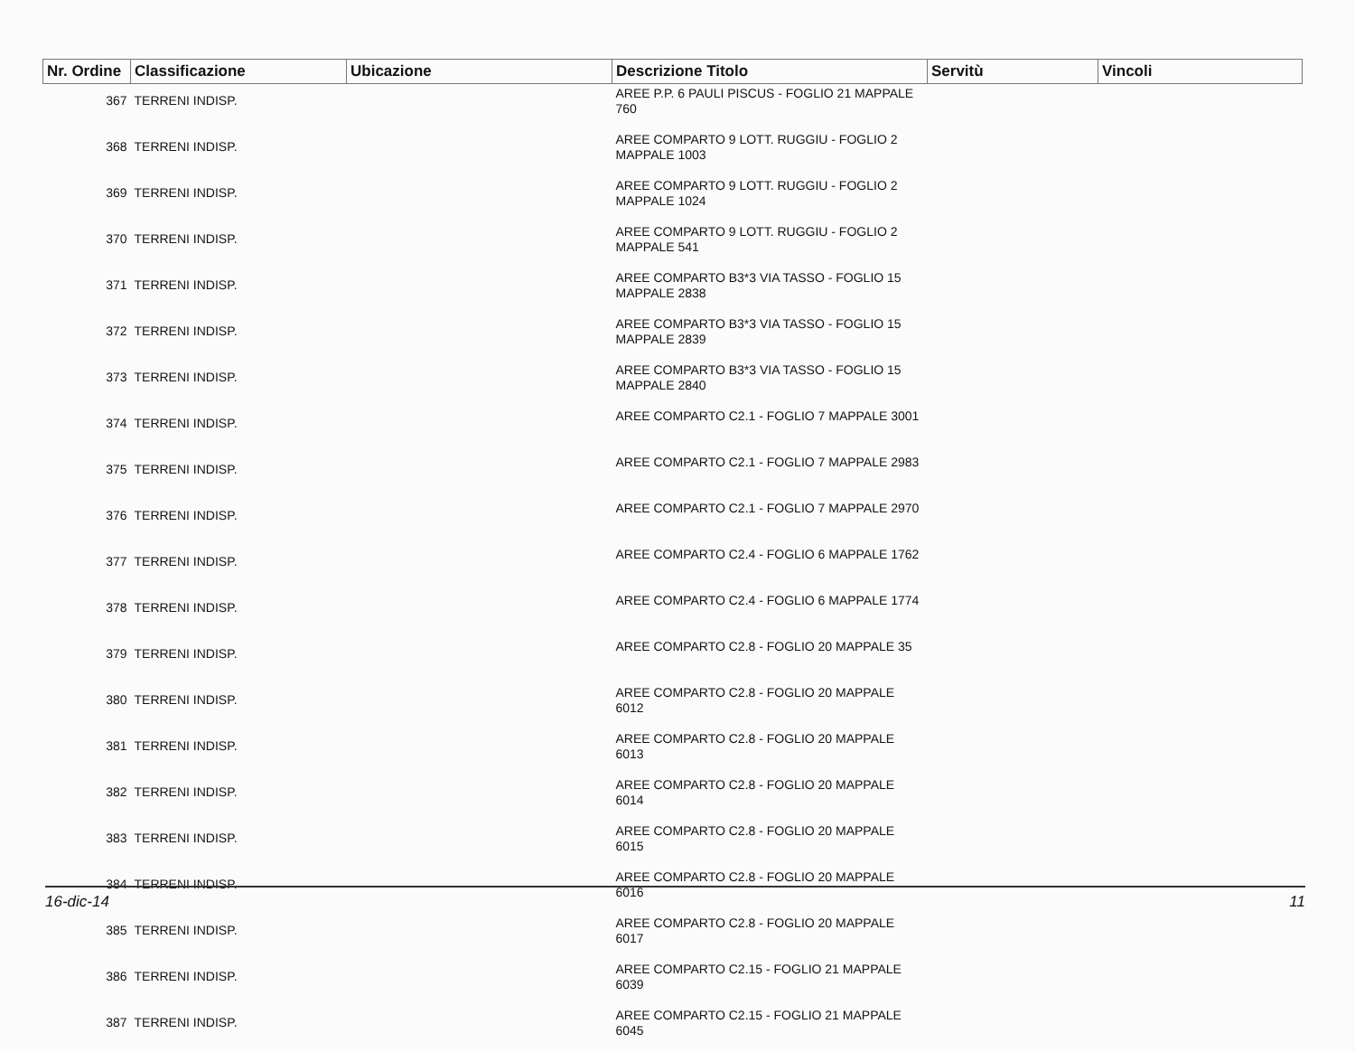| Nr. Ordine | Classificazione | Ubicazione | Descrizione Titolo | Servitù | Vincoli |
| --- | --- | --- | --- | --- | --- |
| 367 | TERRENI INDISP. | | AREE P.P. 6 PAULI PISCUS - FOGLIO 21 MAPPALE 760 | | |
| 368 | TERRENI INDISP. | | AREE COMPARTO 9 LOTT. RUGGIU - FOGLIO 2 MAPPALE 1003 | | |
| 369 | TERRENI INDISP. | | AREE COMPARTO 9 LOTT. RUGGIU - FOGLIO 2 MAPPALE 1024 | | |
| 370 | TERRENI INDISP. | | AREE COMPARTO 9 LOTT. RUGGIU - FOGLIO 2 MAPPALE 541 | | |
| 371 | TERRENI INDISP. | | AREE COMPARTO B3*3 VIA TASSO - FOGLIO 15 MAPPALE 2838 | | |
| 372 | TERRENI INDISP. | | AREE COMPARTO B3*3 VIA TASSO - FOGLIO 15 MAPPALE 2839 | | |
| 373 | TERRENI INDISP. | | AREE COMPARTO B3*3 VIA TASSO - FOGLIO 15 MAPPALE 2840 | | |
| 374 | TERRENI INDISP. | | AREE COMPARTO C2.1 - FOGLIO 7 MAPPALE 3001 | | |
| 375 | TERRENI INDISP. | | AREE COMPARTO C2.1 - FOGLIO 7 MAPPALE 2983 | | |
| 376 | TERRENI INDISP. | | AREE COMPARTO C2.1 - FOGLIO 7 MAPPALE 2970 | | |
| 377 | TERRENI INDISP. | | AREE COMPARTO C2.4 - FOGLIO 6 MAPPALE 1762 | | |
| 378 | TERRENI INDISP. | | AREE COMPARTO C2.4 - FOGLIO 6 MAPPALE 1774 | | |
| 379 | TERRENI INDISP. | | AREE COMPARTO C2.8 - FOGLIO 20 MAPPALE 35 | | |
| 380 | TERRENI INDISP. | | AREE COMPARTO C2.8 - FOGLIO 20 MAPPALE 6012 | | |
| 381 | TERRENI INDISP. | | AREE COMPARTO C2.8 - FOGLIO 20 MAPPALE 6013 | | |
| 382 | TERRENI INDISP. | | AREE COMPARTO C2.8 - FOGLIO 20 MAPPALE 6014 | | |
| 383 | TERRENI INDISP. | | AREE COMPARTO C2.8 - FOGLIO 20 MAPPALE 6015 | | |
| 384 | TERRENI INDISP. | | AREE COMPARTO C2.8 - FOGLIO 20 MAPPALE 6016 | | |
| 385 | TERRENI INDISP. | | AREE COMPARTO C2.8 - FOGLIO 20 MAPPALE 6017 | | |
| 386 | TERRENI INDISP. | | AREE COMPARTO C2.15 - FOGLIO 21 MAPPALE 6039 | | |
| 387 | TERRENI INDISP. | | AREE COMPARTO C2.15 - FOGLIO 21 MAPPALE 6045 | | |
16-dic-14 11